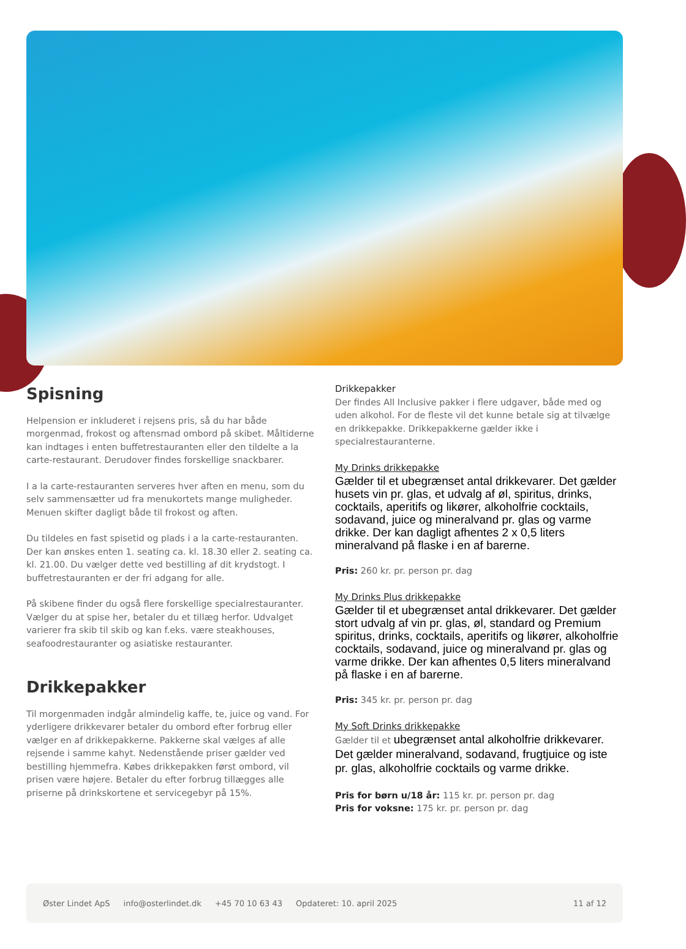Spisning
Helpension er inkluderet i rejsens pris, så du har både morgenmad, frokost og aftensmad ombord på skibet. Måltiderne kan indtages i enten buffetrestauranten eller den tildelte a la carte-restaurant. Derudover findes forskellige snackbarer.
I a la carte-restauranten serveres hver aften en menu, som du selv sammensætter ud fra menukortets mange muligheder. Menuen skifter dagligt både til frokost og aften.
Du tildeles en fast spisetid og plads i a la carte-restauranten. Der kan ønskes enten 1. seating ca. kl. 18.30 eller 2. seating ca. kl. 21.00. Du vælger dette ved bestilling af dit krydstogt. I buffetrestauranten er der fri adgang for alle.
På skibene finder du også flere forskellige specialrestauranter. Vælger du at spise her, betaler du et tillæg herfor. Udvalget varierer fra skib til skib og kan f.eks. være steakhouses, seafoodrestauranter og asiatiske restauranter.
Drikkepakker
Til morgenmaden indgår almindelig kaffe, te, juice og vand. For yderligere drikkevarer betaler du ombord efter forbrug eller vælger en af drikkepakkerne. Pakkerne skal vælges af alle rejsende i samme kahyt. Nedenstående priser gælder ved bestilling hjemmefra. Købes drikkepakken først ombord, vil prisen være højere. Betaler du efter forbrug tillægges alle priserne på drinkskortene et servicegebyr på 15%.
Drikkepakker
Der findes All Inclusive pakker i flere udgaver, både med og uden alkohol. For de fleste vil det kunne betale sig at tilvælge en drikkepakke. Drikkepakkerne gælder ikke i specialrestauranterne.
My Drinks drikkepakke
Gælder til et ubegrænset antal drikkevarer. Det gælder husets vin pr. glas, et udvalg af øl, spiritus, drinks, cocktails, aperitifs og likører, alkoholfrie cocktails, sodavand, juice og mineralvand pr. glas og varme drikke. Der kan dagligt afhentes 2 x 0,5 liters mineralvand på flaske i en af barerne.
Pris: 260 kr. pr. person pr. dag
My Drinks Plus drikkepakke
Gælder til et ubegrænset antal drikkevarer. Det gælder stort udvalg af vin pr. glas, øl, standard og Premium spiritus, drinks, cocktails, aperitifs og likører, alkoholfrie cocktails, sodavand, juice og mineralvand pr. glas og varme drikke. Der kan afhentes 0,5 liters mineralvand på flaske i en af barerne.
Pris: 345 kr. pr. person pr. dag
My Soft Drinks drikkepakke
Gælder til et ubegrænset antal alkoholfrie drikkevarer. Det gælder mineralvand, sodavand, frugtjuice og iste pr. glas, alkoholfrie cocktails og varme drikke.
Pris for børn u/18 år: 115 kr. pr. person pr. dag
Pris for voksne: 175 kr. pr. person pr. dag
Øster Lindet ApS info@osterlindet.dk +45 70 10 63 43 Opdateret: 10. april 2025 11 af 12